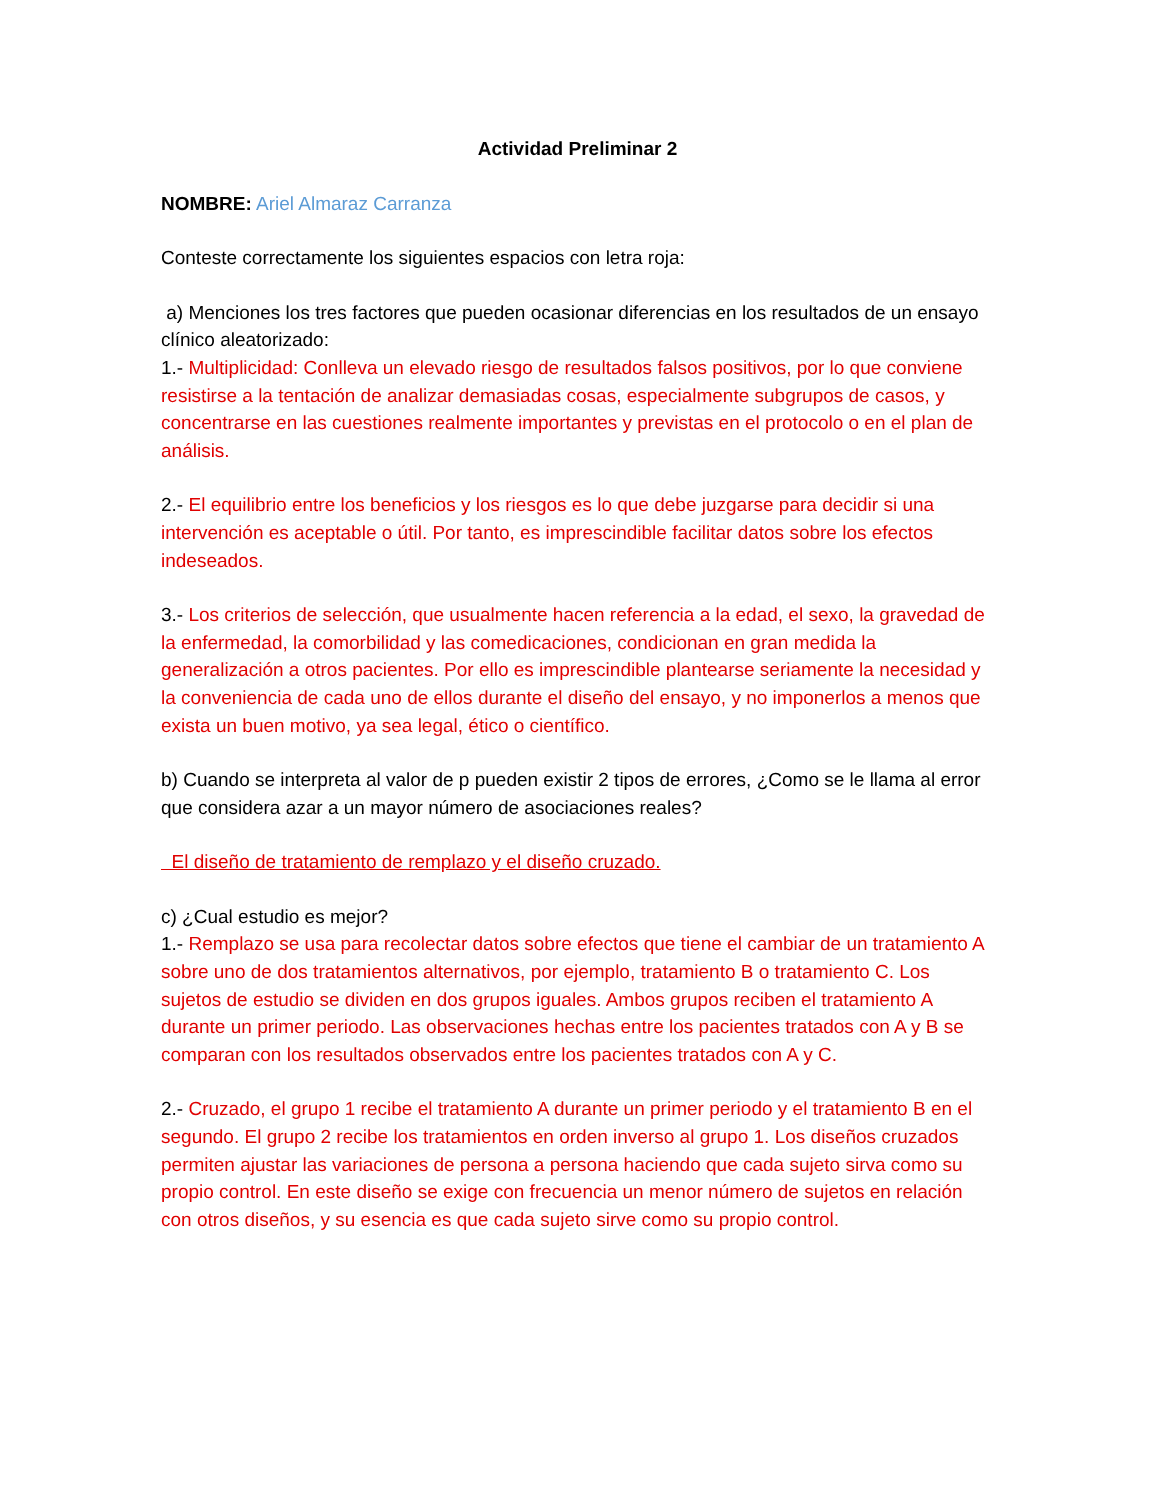Actividad Preliminar 2
NOMBRE: Ariel Almaraz Carranza
Conteste correctamente los siguientes espacios con letra roja:
a) Menciones los tres factores que pueden ocasionar diferencias en los resultados de un ensayo clínico aleatorizado:
1.- Multiplicidad: Conlleva un elevado riesgo de resultados falsos positivos, por lo que conviene resistirse a la tentación de analizar demasiadas cosas, especialmente subgrupos de casos, y concentrarse en las cuestiones realmente importantes y previstas en el protocolo o en el plan de análisis.
2.- El equilibrio entre los beneficios y los riesgos es lo que debe juzgarse para decidir si una intervención es aceptable o útil. Por tanto, es imprescindible facilitar datos sobre los efectos indeseados.
3.- Los criterios de selección, que usualmente hacen referencia a la edad, el sexo, la gravedad de la enfermedad, la comorbilidad y las comedicaciones, condicionan en gran medida la generalización a otros pacientes. Por ello es imprescindible plantearse seriamente la necesidad y la conveniencia de cada uno de ellos durante el diseño del ensayo, y no imponerlos a menos que exista un buen motivo, ya sea legal, ético o científico.
b) Cuando se interpreta al valor de p pueden existir 2 tipos de errores, ¿Como se le llama al error que considera azar a un mayor número de asociaciones reales?
El diseño de tratamiento de remplazo y el diseño cruzado.
c) ¿Cual estudio es mejor?
1.- Remplazo se usa para recolectar datos sobre efectos que tiene el cambiar de un tratamiento A sobre uno de dos tratamientos alternativos, por ejemplo, tratamiento B o tratamiento C. Los sujetos de estudio se dividen en dos grupos iguales. Ambos grupos reciben el tratamiento A durante un primer periodo. Las observaciones hechas entre los pacientes tratados con A y B se comparan con los resultados observados entre los pacientes tratados con A y C.
2.- Cruzado, el grupo 1 recibe el tratamiento A durante un primer periodo y el tratamiento B en el segundo. El grupo 2 recibe los tratamientos en orden inverso al grupo 1. Los diseños cruzados permiten ajustar las variaciones de persona a persona haciendo que cada sujeto sirva como su propio control. En este diseño se exige con frecuencia un menor número de sujetos en relación con otros diseños, y su esencia es que cada sujeto sirve como su propio control.